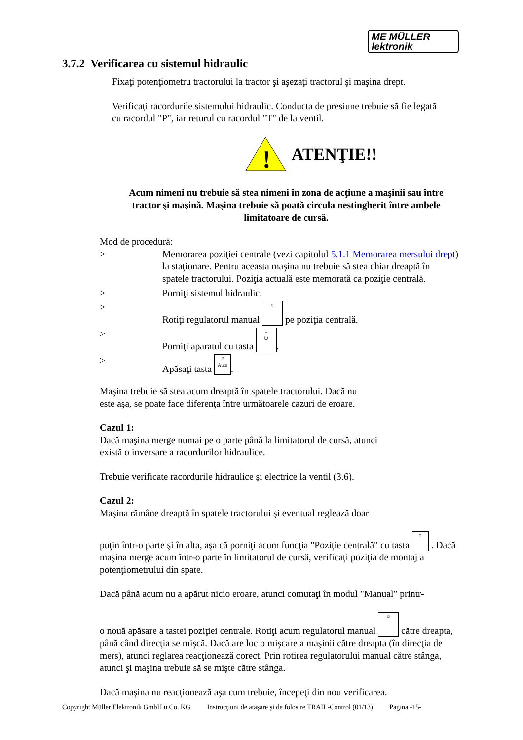ME MÜLLER
lektronik
3.7.2 Verificarea cu sistemul hidraulic
Fixaţi potenţiometru tractorului la tractor şi aşezaţi tractorul şi maşina drept.
Verificaţi racordurile sistemului hidraulic. Conducta de presiune trebuie să fie legată cu racordul "P", iar returul cu racordul "T" de la ventil.
!
ATENŢIE!!
Acum nimeni nu trebuie să stea nimeni în zona de acţiune a maşinii sau între tractor şi maşină. Maşina trebuie să poată circula nestingherit între ambele limitatoare de cursă.
Mod de procedură:
> Memorarea poziţiei centrale (vezi capitolul 5.1.1 Memorarea mersului drept) la staţionare. Pentru aceasta maşina nu trebuie să stea chiar dreaptă în spatele tractorului. Poziţia actuală este memorată ca poziţie centrală.
> Porniţi sistemul hidraulic.
> Rotiţi regulatorul manual ☼ pe poziţia centrală.
> Porniţi aparatul cu tasta ○
⏻.
> Apăsaţi tasta ○
Auto.
Maşina trebuie să stea acum dreaptă în spatele tractorului. Dacă nu
este aşa, se poate face diferenţa între următoarele cazuri de eroare.
Cazul 1:
Dacă maşina merge numai pe o parte până la limitatorul de cursă, atunci
există o inversare a racordurilor hidraulice.
Trebuie verificate racordurile hidraulice şi electrice la ventil (3.6).
Cazul 2:
Maşina rămâne dreaptă în spatele tractorului şi eventual reglează doar
puţin într-o parte şi în alta, aşa că porniţi acum funcţia "Poziţie centrală" cu tasta ○ . Dacă maşina merge acum într-o parte în limitatorul de cursă, verificaţi poziţia de montaj a potenţiometrului din spate.
Dacă până acum nu a apărut nicio eroare, atunci comutaţi în modul "Manual" printr-
o nouă apăsare a tastei poziţiei centrale. Rotiţi acum regulatorul manual ☼ către dreapta, până când direcţia se mişcă. Dacă are loc o mişcare a maşinii către dreapta (în direcţia de mers), atunci reglarea reacţionează corect. Prin rotirea regulatorului manual către stânga, atunci şi maşina trebuie să se mişte către stânga.
Dacă maşina nu reacţionează aşa cum trebuie, începeţi din nou verificarea.
Copyright Müller Elektronik GmbH u.Co. KG Instrucţiuni de ataşare şi de folosire TRAIL-Control (01/13) Pagina -15-